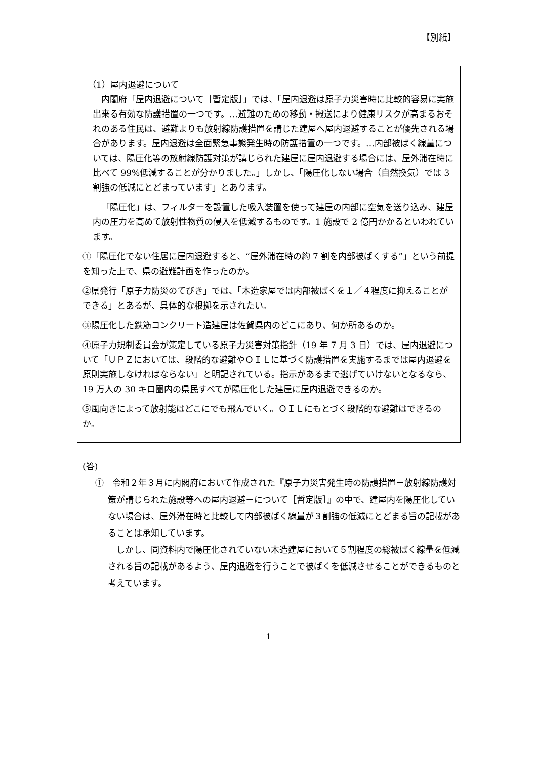【別紙】
（1）屋内退避について
内閣府「屋内退避について［暫定版］」では、「屋内退避は原子力災害時に比較的容易に実施出来る有効な防護措置の一つです。…避難のための移動・搬送により健康リスクが高まるおそれのある住民は、避難よりも放射線防護措置を講じた建屋へ屋内退避することが優先される場合があります。屋内退避は全面緊急事態発生時の防護措置の一つです。…内部被ばく線量については、陽圧化等の放射線防護対策が講じられた建屋に屋内退避する場合には、屋外滞在時に比べて 99%低減することが分かりました。」しかし、「陽圧化しない場合（自然換気）では 3 割強の低減にとどまっています」とあります。
「陽圧化」は、フィルターを設置した吸入装置を使って建屋の内部に空気を送り込み、建屋内の圧力を高めて放射性物質の侵入を低減するものです。1 施設で 2 億円かかるといわれています。
①「陽圧化でない住居に屋内退避すると、“屋外滞在時の約 7 割を内部被ばくする”」という前提を知った上で、県の避難計画を作ったのか。
②県発行「原子力防災のてびき」では、「木造家屋では内部被ばくを１／４程度に抑えることができる」とあるが、具体的な根拠を示されたい。
③陽圧化した鉄筋コンクリート造建屋は佐賀県内のどこにあり、何か所あるのか。
④原子力規制委員会が策定している原子力災害対策指針（19 年 7 月 3 日）では、屋内退避について「ＵＰＺにおいては、段階的な避難やＯＩＬに基づく防護措置を実施するまでは屋内退避を原則実施しなければならない」と明記されている。指示があるまで逃げていけないとなるなら、19 万人の 30 キロ圏内の県民すべてが陽圧化した建屋に屋内退避できるのか。
⑤風向きによって放射能はどこにでも飛んでいく。ＯＩＬにもとづく段階的な避難はできるのか。
(答)
①　令和２年３月に内閣府において作成された『原子力災害発生時の防護措置－放射線防護対策が講じられた施設等への屋内退避－について［暫定版］』の中で、建屋内を陽圧化していない場合は、屋外滞在時と比較して内部被ばく線量が３割強の低減にとどまる旨の記載があることは承知しています。
しかし、同資料内で陽圧化されていない木造建屋において５割程度の総被ばく線量を低減される旨の記載があるよう、屋内退避を行うことで被ばくを低減させることができるものと考えています。
1